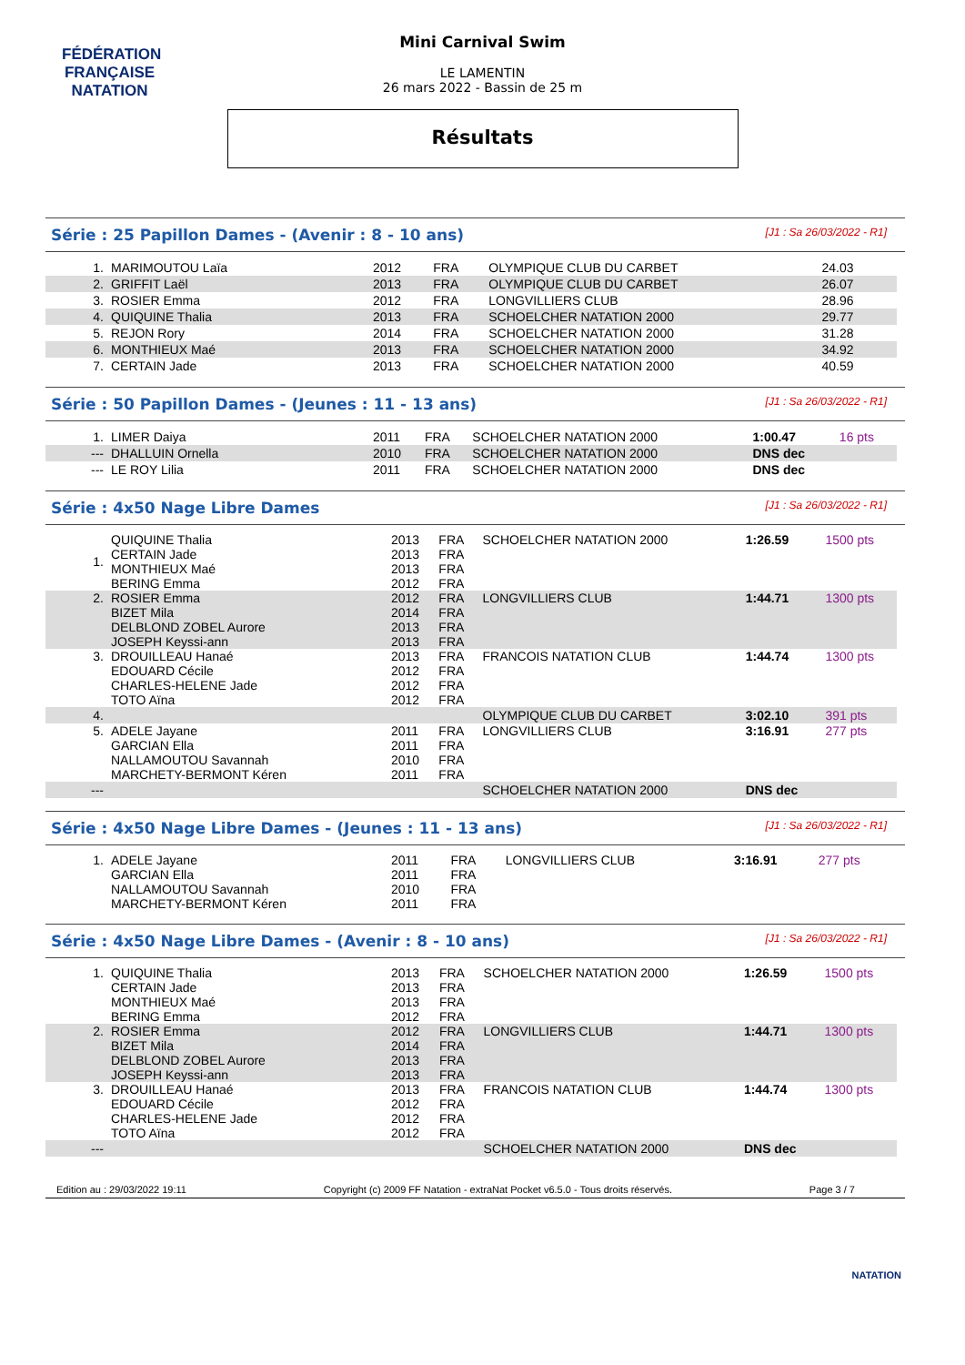FÉDÉRATION FRANÇAISE
NATATION
Mini Carnival Swim
LE LAMENTIN
26 mars 2022 - Bassin de 25 m
Résultats
Série : 25 Papillon Dames - (Avenir : 8 - 10 ans) [J1 : Sa 26/03/2022 - R1]
| 1. | MARIMOUTOU Laïa | 2012 | FRA | OLYMPIQUE CLUB DU CARBET | 24.03 | |
| 2. | GRIFFIT Laël | 2013 | FRA | OLYMPIQUE CLUB DU CARBET | 26.07 | |
| 3. | ROSIER Emma | 2012 | FRA | LONGVILLIERS CLUB | 28.96 | |
| 4. | QUIQUINE Thalia | 2013 | FRA | SCHOELCHER NATATION 2000 | 29.77 | |
| 5. | REJON Rory | 2014 | FRA | SCHOELCHER NATATION 2000 | 31.28 | |
| 6. | MONTHIEUX Maé | 2013 | FRA | SCHOELCHER NATATION 2000 | 34.92 | |
| 7. | CERTAIN Jade | 2013 | FRA | SCHOELCHER NATATION 2000 | 40.59 | |
Série : 50 Papillon Dames - (Jeunes : 11 - 13 ans) [J1 : Sa 26/03/2022 - R1]
| 1. | LIMER Daiya | 2011 | FRA | SCHOELCHER NATATION 2000 | 1:00.47 | 16 pts |
| --- | DHALLUIN Ornella | 2010 | FRA | SCHOELCHER NATATION 2000 | DNS dec | |
| --- | LE ROY Lilia | 2011 | FRA | SCHOELCHER NATATION 2000 | DNS dec | |
Série : 4x50 Nage Libre Dames [J1 : Sa 26/03/2022 - R1]
| 1. | QUIQUINE Thalia CERTAIN Jade MONTHIEUX Maé BERING Emma | 2013 2013 2013 2012 | FRA FRA FRA FRA | SCHOELCHER NATATION 2000 | 1:26.59 | 1500 pts |
| 2. | ROSIER Emma BIZET Mila DELBLOND ZOBEL Aurore JOSEPH Keyssi-ann | 2012 2014 2013 2013 | FRA FRA FRA FRA | LONGVILLIERS CLUB | 1:44.71 | 1300 pts |
| 3. | DROUILLEAU Hanaé EDOUARD Cécile CHARLES-HELENE Jade TOTO Aïna | 2013 2012 2012 2012 | FRA FRA FRA FRA | FRANCOIS NATATION CLUB | 1:44.74 | 1300 pts |
| 4. | | | | OLYMPIQUE CLUB DU CARBET | 3:02.10 | 391 pts |
| 5. | ADELE Jayane GARCIAN Ella NALLAMOUTOU Savannah MARCHETY-BERMONT Kéren | 2011 2011 2010 2011 | FRA FRA FRA FRA | LONGVILLIERS CLUB | 3:16.91 | 277 pts |
| --- | | | | SCHOELCHER NATATION 2000 | DNS dec | |
Série : 4x50 Nage Libre Dames - (Jeunes : 11 - 13 ans) [J1 : Sa 26/03/2022 - R1]
| 1. | ADELE Jayane GARCIAN Ella NALLAMOUTOU Savannah MARCHETY-BERMONT Kéren | 2011 2011 2010 2011 | FRA FRA FRA FRA | LONGVILLIERS CLUB | 3:16.91 | 277 pts |
Série : 4x50 Nage Libre Dames - (Avenir : 8 - 10 ans) [J1 : Sa 26/03/2022 - R1]
| 1. | QUIQUINE Thalia CERTAIN Jade MONTHIEUX Maé BERING Emma | 2013 2013 2013 2012 | FRA FRA FRA FRA | SCHOELCHER NATATION 2000 | 1:26.59 | 1500 pts |
| 2. | ROSIER Emma BIZET Mila DELBLOND ZOBEL Aurore JOSEPH Keyssi-ann | 2012 2014 2013 2013 | FRA FRA FRA FRA | LONGVILLIERS CLUB | 1:44.71 | 1300 pts |
| 3. | DROUILLEAU Hanaé EDOUARD Cécile CHARLES-HELENE Jade TOTO Aïna | 2013 2012 2012 2012 | FRA FRA FRA FRA | FRANCOIS NATATION CLUB | 1:44.74 | 1300 pts |
| --- | | | | SCHOELCHER NATATION 2000 | DNS dec | |
Edition au : 29/03/2022 19:11 Copyright (c) 2009 FF Natation - extraNat Pocket v6.5.0 - Tous droits réservés. Page 3 / 7
NATATION